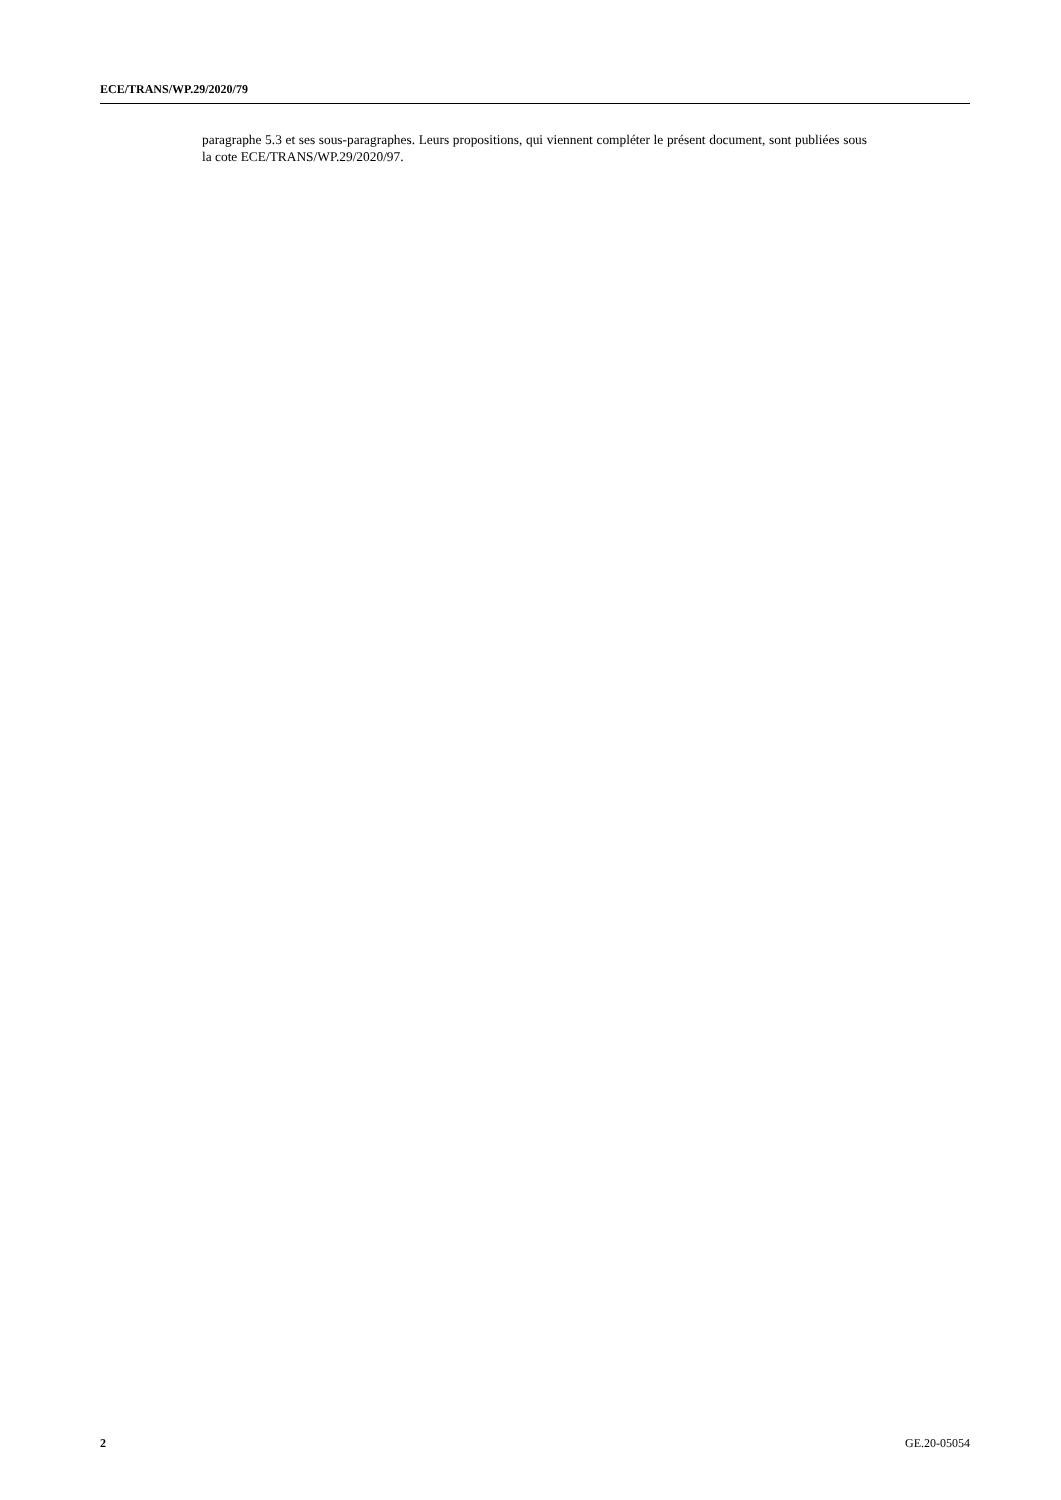ECE/TRANS/WP.29/2020/79
paragraphe 5.3 et ses sous-paragraphes. Leurs propositions, qui viennent compléter le présent document, sont publiées sous la cote ECE/TRANS/WP.29/2020/97.
2 GE.20-05054